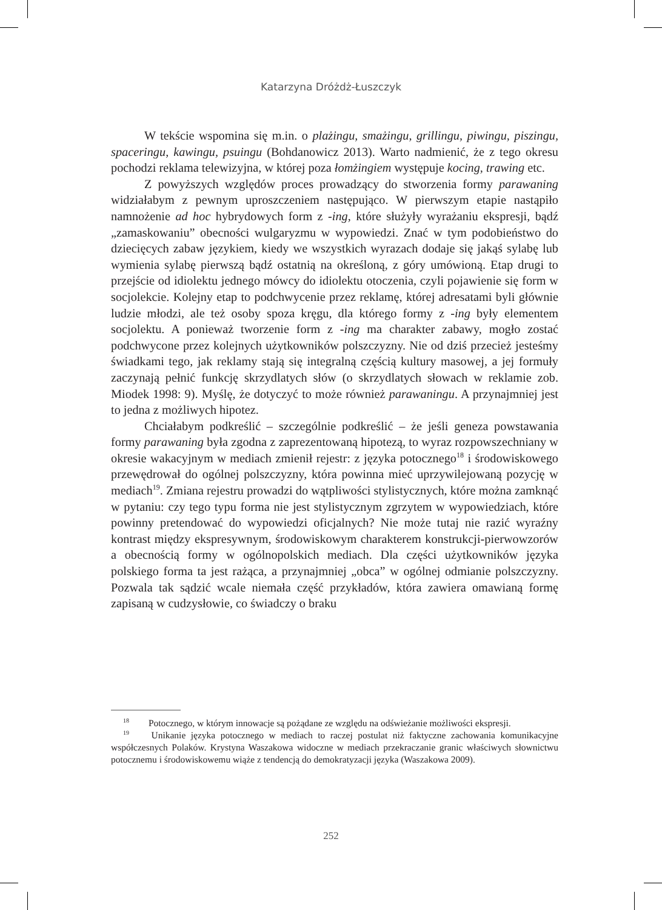Katarzyna Dróżdż-Łuszczyk
W tekście wspomina się m.in. o plażingu, smażingu, grillingu, piwingu, piszingu, spaceringu, kawingu, psuingu (Bohdanowicz 2013). Warto nadmienić, że z tego okresu pochodzi reklama telewizyjna, w której poza łomżingiem występuje kocing, trawing etc.
Z powyższych względów proces prowadzący do stworzenia formy parawaning widziałabym z pewnym uproszczeniem następująco. W pierwszym etapie nastąpiło namnożenie ad hoc hybrydowych form z -ing, które służyły wyrażaniu ekspresji, bądź „zamaskowaniu” obecności wulgaryzmu w wypowiedzi. Znać w tym podobieństwo do dziecięcych zabaw językiem, kiedy we wszystkich wyrazach dodaje się jakąś sylabę lub wymienia sylabę pierwszą bądź ostatnią na określoną, z góry umówioną. Etap drugi to przejście od idiolektu jednego mówcy do idiolektu otoczenia, czyli pojawienie się form w socjolekcie. Kolejny etap to podchwycenie przez reklamę, której adresatami byli głównie ludzie młodzi, ale też osoby spoza kręgu, dla którego formy z -ing były elementem socjolektu. A ponieważ tworzenie form z -ing ma charakter zabawy, mogło zostać podchwycone przez kolejnych użytkowników polszczyzny. Nie od dziś przecież jesteśmy świadkami tego, jak reklamy stają się integralną częścią kultury masowej, a jej formuły zaczynają pełnić funkcję skrzydlatych słów (o skrzydlatych słowach w reklamie zob. Miodek 1998: 9). Myślę, że dotyczyć to może również parawaningu. A przynajmniej jest to jedna z możliwych hipotez.
Chciałabym podkreślić – szczególnie podkreślić – że jeśli geneza powstawania formy parawaning była zgodna z zaprezentowaną hipotezą, to wyraz rozpowszechniany w okresie wakacyjnym w mediach zmienił rejestr: z języka potocznego<sup>18</sup> i środowiskowego przewędrował do ogólnej polszczyzny, która powinna mieć uprzywilejowaną pozycję w mediach<sup>19</sup>. Zmiana rejestru prowadzi do wątpliwości stylistycznych, które można zamknąć w pytaniu: czy tego typu forma nie jest stylistycznym zgrzytem w wypowiedziach, które powinny pretendować do wypowiedzi oficjalnych? Nie może tutaj nie razić wyraźny kontrast między ekspresywnym, środowiskowym charakterem konstrukcji-pierwowzorów a obecnością formy w ogólnopolskich mediach. Dla części użytkowników języka polskiego forma ta jest rażąca, a przynajmniej „obca” w ogólnej odmianie polszczyzny. Pozwala tak sądzić wcale niemała część przykładów, która zawiera omawianą formę zapisaną w cudzysłowie, co świadczy o braku
<sup>18</sup> Potocznego, w którym innowacje są pożądane ze względu na odświeżanie możliwości ekspresji.
<sup>19</sup> Unikanie języka potocznego w mediach to raczej postulat niż faktyczne zachowania komunikacyjne współczesnych Polaków. Krystyna Waszakowa widoczne w mediach przekraczanie granic właściwych słownictwu potocznemu i środowiskowemu wiąże z tendencją do demokratyzacji języka (Waszakowa 2009).
252